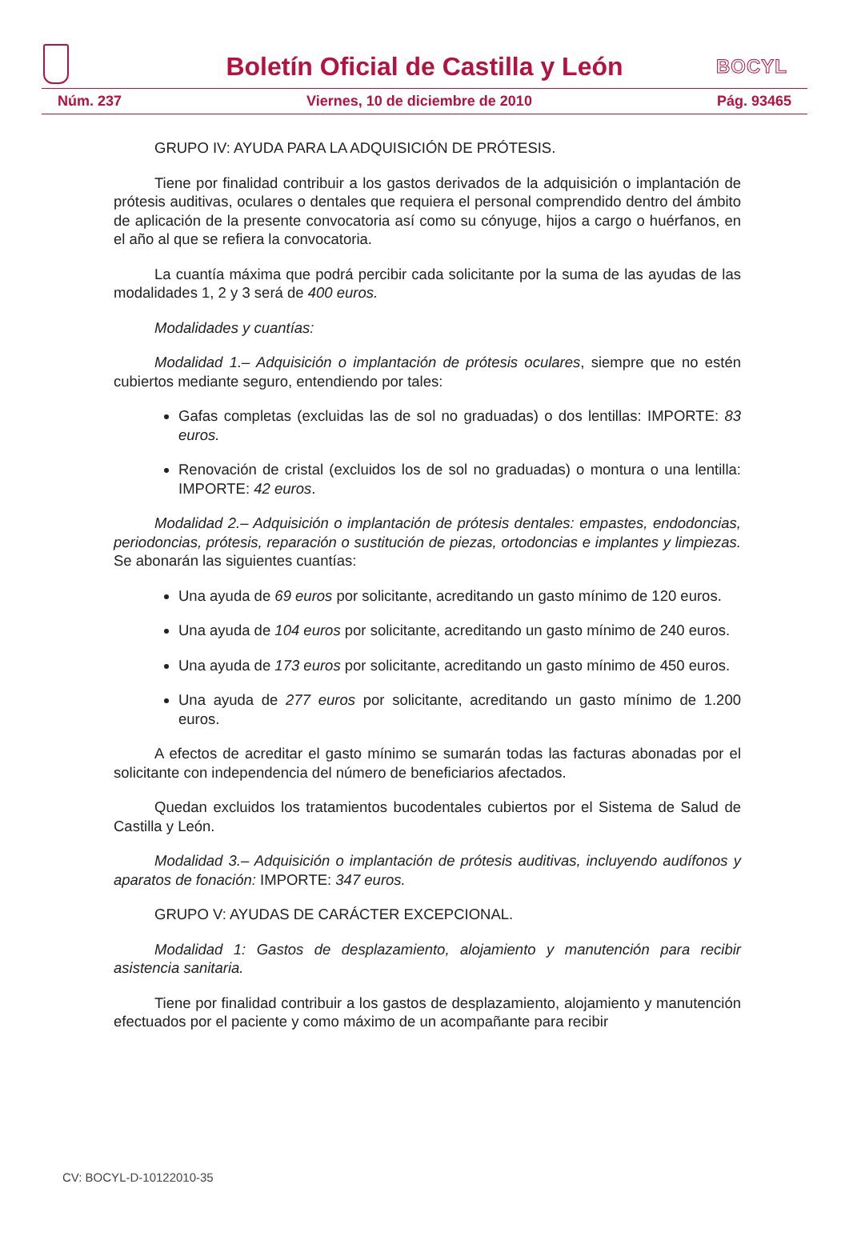Boletín Oficial de Castilla y León
BOCYL
Núm. 237 Viernes, 10 de diciembre de 2010 Pág. 93465
GRUPO IV: AYUDA PARA LA ADQUISICIÓN DE PRÓTESIS.
Tiene por finalidad contribuir a los gastos derivados de la adquisición o implantación de prótesis auditivas, oculares o dentales que requiera el personal comprendido dentro del ámbito de aplicación de la presente convocatoria así como su cónyuge, hijos a cargo o huérfanos, en el año al que se refiera la convocatoria.
La cuantía máxima que podrá percibir cada solicitante por la suma de las ayudas de las modalidades 1, 2 y 3 será de 400 euros.
Modalidades y cuantías:
Modalidad 1.– Adquisición o implantación de prótesis oculares, siempre que no estén cubiertos mediante seguro, entendiendo por tales:
Gafas completas (excluidas las de sol no graduadas) o dos lentillas: IMPORTE: 83 euros.
Renovación de cristal (excluidos los de sol no graduadas) o montura o una lentilla: IMPORTE: 42 euros.
Modalidad 2.– Adquisición o implantación de prótesis dentales: empastes, endodoncias, periodoncias, prótesis, reparación o sustitución de piezas, ortodoncias e implantes y limpiezas. Se abonarán las siguientes cuantías:
Una ayuda de 69 euros por solicitante, acreditando un gasto mínimo de 120 euros.
Una ayuda de 104 euros por solicitante, acreditando un gasto mínimo de 240 euros.
Una ayuda de 173 euros por solicitante, acreditando un gasto mínimo de 450 euros.
Una ayuda de 277 euros por solicitante, acreditando un gasto mínimo de 1.200 euros.
A efectos de acreditar el gasto mínimo se sumarán todas las facturas abonadas por el solicitante con independencia del número de beneficiarios afectados.
Quedan excluidos los tratamientos bucodentales cubiertos por el Sistema de Salud de Castilla y León.
Modalidad 3.– Adquisición o implantación de prótesis auditivas, incluyendo audífonos y aparatos de fonación: IMPORTE: 347 euros.
GRUPO V: AYUDAS DE CARÁCTER EXCEPCIONAL.
Modalidad 1: Gastos de desplazamiento, alojamiento y manutención para recibir asistencia sanitaria.
Tiene por finalidad contribuir a los gastos de desplazamiento, alojamiento y manutención efectuados por el paciente y como máximo de un acompañante para recibir
CV: BOCYL-D-10122010-35